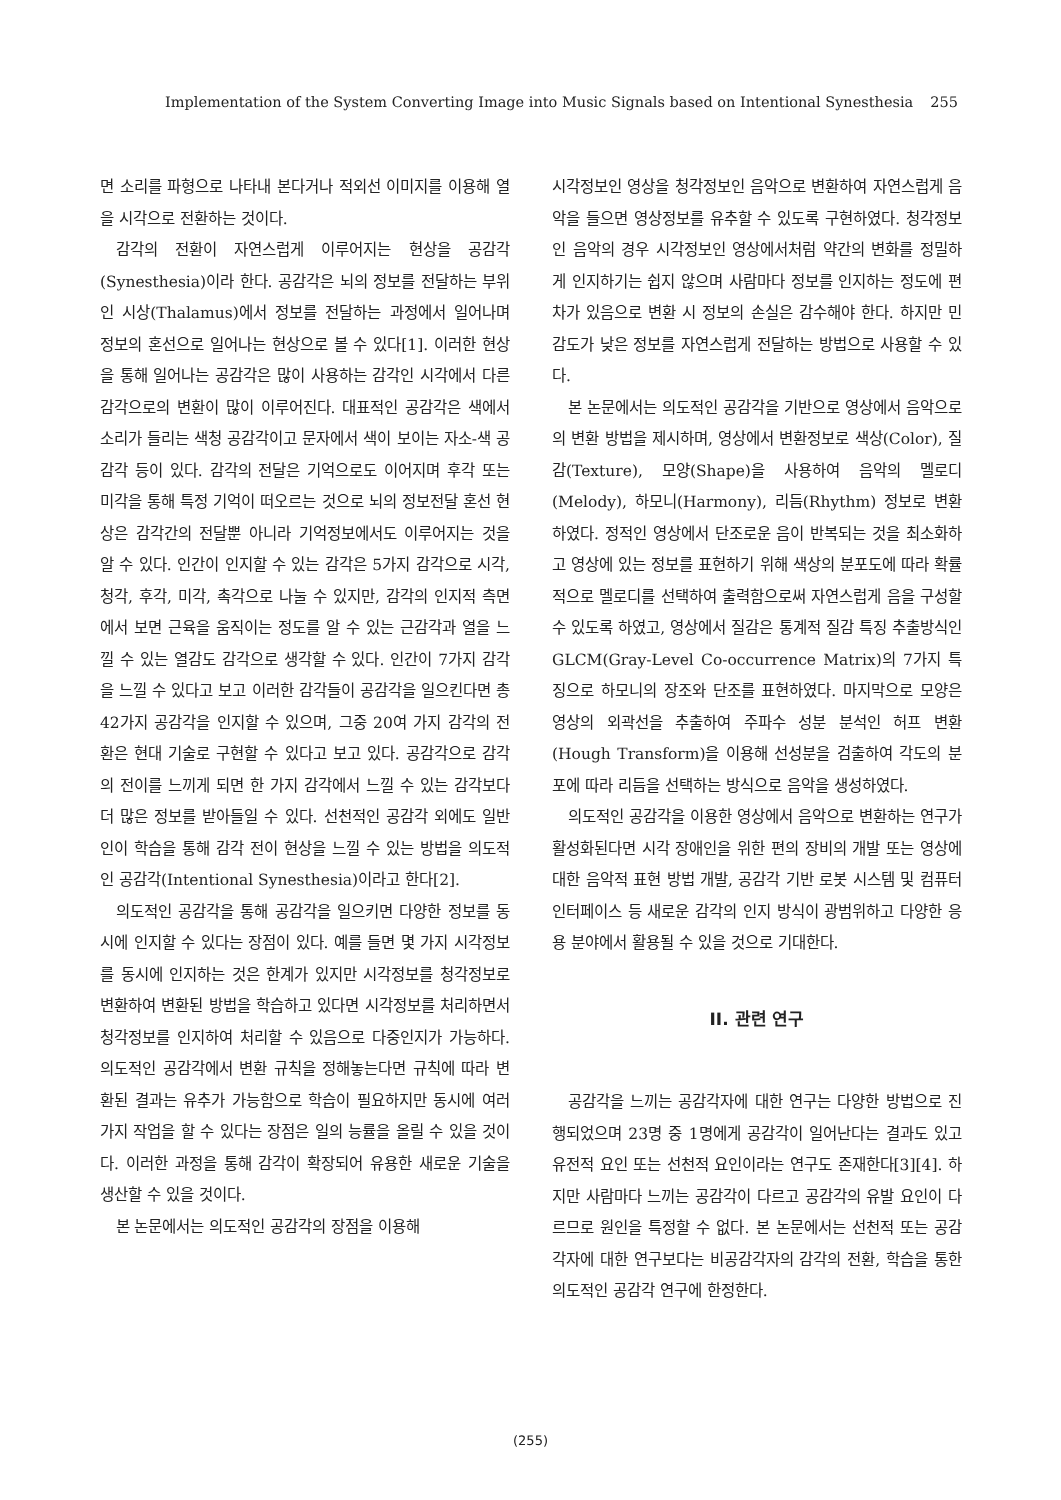Implementation of the System Converting Image into Music Signals based on Intentional Synesthesia 255
면 소리를 파형으로 나타내 본다거나 적외선 이미지를 이용해 열을 시각으로 전환하는 것이다.
감각의 전환이 자연스럽게 이루어지는 현상을 공감각(Synesthesia)이라 한다. 공감각은 뇌의 정보를 전달하는 부위인 시상(Thalamus)에서 정보를 전달하는 과정에서 일어나며 정보의 혼선으로 일어나는 현상으로 볼 수 있다[1]. 이러한 현상을 통해 일어나는 공감각은 많이 사용하는 감각인 시각에서 다른 감각으로의 변환이 많이 이루어진다. 대표적인 공감각은 색에서 소리가 들리는 색청 공감각이고 문자에서 색이 보이는 자소-색 공감각 등이 있다. 감각의 전달은 기억으로도 이어지며 후각 또는 미각을 통해 특정 기억이 떠오르는 것으로 뇌의 정보전달 혼선 현상은 감각간의 전달뿐 아니라 기억정보에서도 이루어지는 것을 알 수 있다. 인간이 인지할 수 있는 감각은 5가지 감각으로 시각, 청각, 후각, 미각, 촉각으로 나눌 수 있지만, 감각의 인지적 측면에서 보면 근육을 움직이는 정도를 알 수 있는 근감각과 열을 느낄 수 있는 열감도 감각으로 생각할 수 있다. 인간이 7가지 감각을 느낄 수 있다고 보고 이러한 감각들이 공감각을 일으킨다면 총 42가지 공감각을 인지할 수 있으며, 그중 20여 가지 감각의 전환은 현대 기술로 구현할 수 있다고 보고 있다. 공감각으로 감각의 전이를 느끼게 되면 한 가지 감각에서 느낄 수 있는 감각보다 더 많은 정보를 받아들일 수 있다. 선천적인 공감각 외에도 일반인이 학습을 통해 감각 전이 현상을 느낄 수 있는 방법을 의도적인 공감각(Intentional Synesthesia)이라고 한다[2].
의도적인 공감각을 통해 공감각을 일으키면 다양한 정보를 동시에 인지할 수 있다는 장점이 있다. 예를 들면 몇 가지 시각정보를 동시에 인지하는 것은 한계가 있지만 시각정보를 청각정보로 변환하여 변환된 방법을 학습하고 있다면 시각정보를 처리하면서 청각정보를 인지하여 처리할 수 있음으로 다중인지가 가능하다. 의도적인 공감각에서 변환 규칙을 정해놓는다면 규칙에 따라 변환된 결과는 유추가 가능함으로 학습이 필요하지만 동시에 여러 가지 작업을 할 수 있다는 장점은 일의 능률을 올릴 수 있을 것이다. 이러한 과정을 통해 감각이 확장되어 유용한 새로운 기술을 생산할 수 있을 것이다.
본 논문에서는 의도적인 공감각의 장점을 이용해
시각정보인 영상을 청각정보인 음악으로 변환하여 자연스럽게 음악을 들으면 영상정보를 유추할 수 있도록 구현하였다. 청각정보인 음악의 경우 시각정보인 영상에서처럼 약간의 변화를 정밀하게 인지하기는 쉽지 않으며 사람마다 정보를 인지하는 정도에 편차가 있음으로 변환 시 정보의 손실은 감수해야 한다. 하지만 민감도가 낮은 정보를 자연스럽게 전달하는 방법으로 사용할 수 있다.
본 논문에서는 의도적인 공감각을 기반으로 영상에서 음악으로의 변환 방법을 제시하며, 영상에서 변환정보로 색상(Color), 질감(Texture), 모양(Shape)을 사용하여 음악의 멜로디(Melody), 하모니(Harmony), 리듬(Rhythm) 정보로 변환하였다. 정적인 영상에서 단조로운 음이 반복되는 것을 최소화하고 영상에 있는 정보를 표현하기 위해 색상의 분포도에 따라 확률적으로 멜로디를 선택하여 출력함으로써 자연스럽게 음을 구성할 수 있도록 하였고, 영상에서 질감은 통계적 질감 특징 추출방식인 GLCM(Gray-Level Co-occurrence Matrix)의 7가지 특징으로 하모니의 장조와 단조를 표현하였다. 마지막으로 모양은 영상의 외곽선을 추출하여 주파수 성분 분석인 허프 변환(Hough Transform)을 이용해 선성분을 검출하여 각도의 분포에 따라 리듬을 선택하는 방식으로 음악을 생성하였다.
의도적인 공감각을 이용한 영상에서 음악으로 변환하는 연구가 활성화된다면 시각 장애인을 위한 편의 장비의 개발 또는 영상에 대한 음악적 표현 방법 개발, 공감각 기반 로봇 시스템 및 컴퓨터 인터페이스 등 새로운 감각의 인지 방식이 광범위하고 다양한 응용 분야에서 활용될 수 있을 것으로 기대한다.
II. 관련 연구
공감각을 느끼는 공감각자에 대한 연구는 다양한 방법으로 진행되었으며 23명 중 1명에게 공감각이 일어난다는 결과도 있고 유전적 요인 또는 선천적 요인이라는 연구도 존재한다[3][4]. 하지만 사람마다 느끼는 공감각이 다르고 공감각의 유발 요인이 다르므로 원인을 특정할 수 없다. 본 논문에서는 선천적 또는 공감각자에 대한 연구보다는 비공감각자의 감각의 전환, 학습을 통한 의도적인 공감각 연구에 한정한다.
(255)